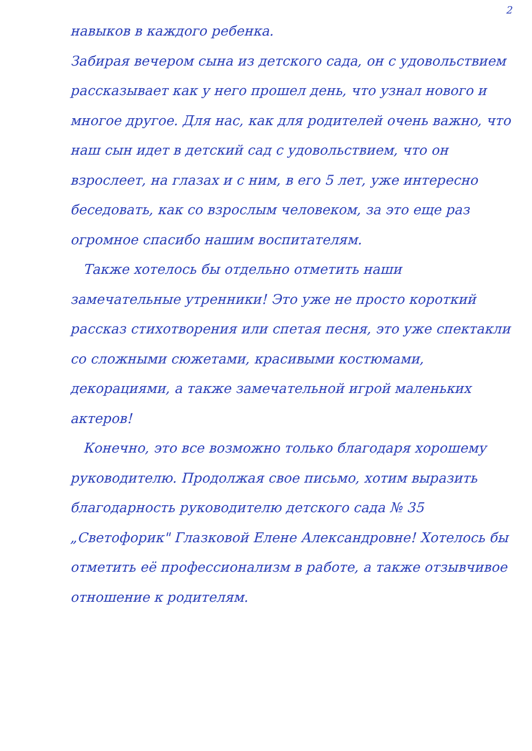2
навыков в каждого ребенка.
Забирая вечером сына из детского сада, он с удовольствием рассказывает как у него прошел день, что узнал нового и многое другое. Для нас, как для родителей очень важно, что наш сын идет в детский сад с удовольствием, что он взрослеет, на глазах и с ним, в его 5 лет, уже интересно беседовать, как со взрослым человеком, за это еще раз огромное спасибо нашим воспитателям.
Также хотелось бы отдельно отметить наши замечательные утренники! Это уже не просто короткий рассказ стихотворения или спетая песня, это уже спектакли со сложными сюжетами, красивыми костюмами, декорациями, а также замечательной игрой маленьких актеров!
Конечно, это все возможно только благодаря хорошему руководителю. Продолжая свое письмо, хотим выразить благодарность руководителю детского сада № 35 „Светофорик" Глазковой Елене Александровне! Хотелось бы отметить её профессионализм в работе, а также отзывчивое отношение к родителям.